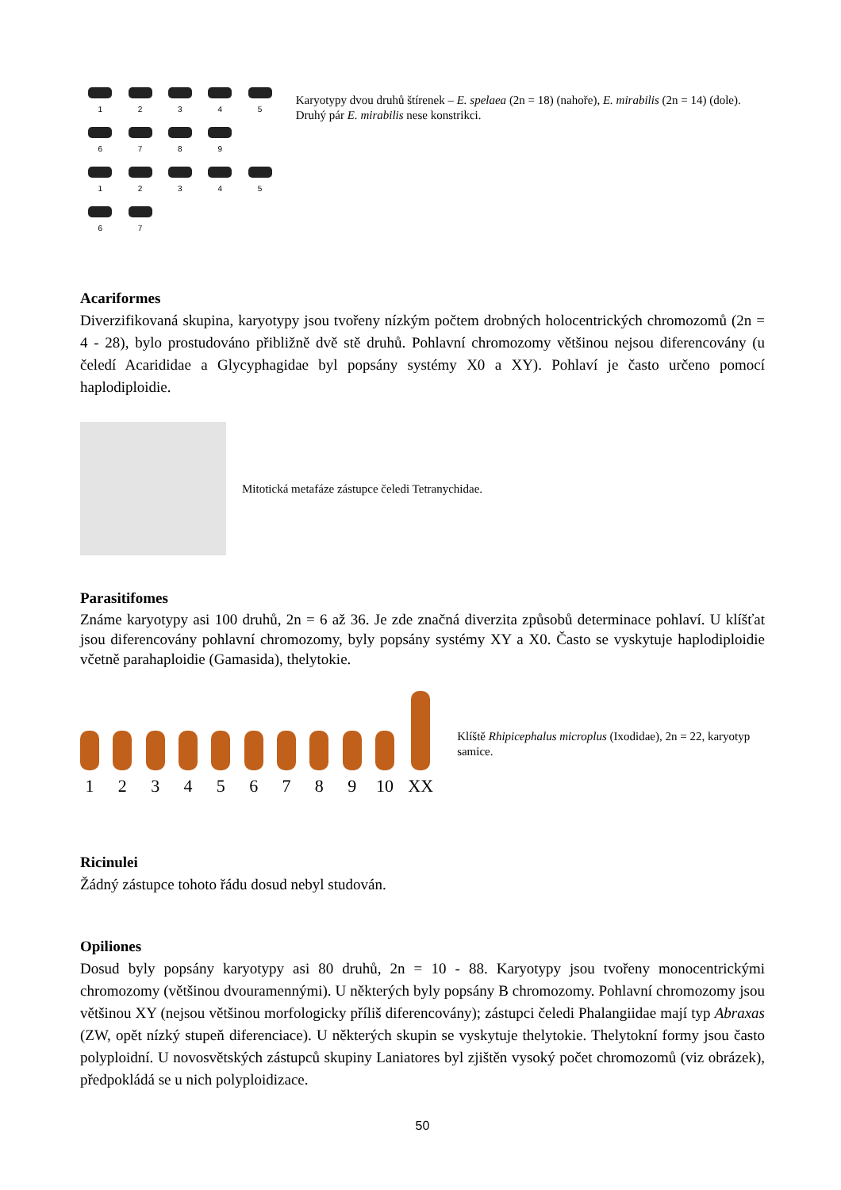1
2
3
4
5
6
7
8
9
1
2
3
4
5
6
7
Karyotypy dvou druhů štírenek – E. spelaea (2n = 18) (nahoře), E. mirabilis (2n = 14) (dole). Druhý pár E. mirabilis nese konstrikci.
Acariformes
Diverzifikovaná skupina, karyotypy jsou tvořeny nízkým počtem drobných holocentrických chromozomů (2n = 4 - 28), bylo prostudováno přibližně dvě stě druhů. Pohlavní chromozomy většinou nejsou diferencovány (u čeledí Acarididae a Glycyphagidae byl popsány systémy X0 a XY). Pohlaví je často určeno pomocí haplodiploidie.
Mitotická metafáze zástupce čeledi Tetranychidae.
Parasitifomes
Známe karyotypy asi 100 druhů, 2n = 6 až 36. Je zde značná diverzita způsobů determinace pohlaví. U klíšťat jsou diferencovány pohlavní chromozomy, byly popsány systémy XY a X0. Často se vyskytuje haplodiploidie včetně parahaploidie (Gamasida), thelytokie.
1
2
3
4
5
6
7
8
9
10
XX
Klíště Rhipicephalus microplus (Ixodidae), 2n = 22, karyotyp samice.
Ricinulei
Žádný zástupce tohoto řádu dosud nebyl studován.
Opiliones
Dosud byly popsány karyotypy asi 80 druhů, 2n = 10 - 88. Karyotypy jsou tvořeny monocentrickými chromozomy (většinou dvouramennými). U některých byly popsány B chromozomy. Pohlavní chromozomy jsou většinou XY (nejsou většinou morfologicky příliš diferencovány); zástupci čeledi Phalangiidae mají typ Abraxas (ZW, opět nízký stupeň diferenciace). U některých skupin se vyskytuje thelytokie. Thelytokní formy jsou často polyploidní. U novosvětských zástupců skupiny Laniatores byl zjištěn vysoký počet chromozomů (viz obrázek), předpokládá se u nich polyploidizace.
50